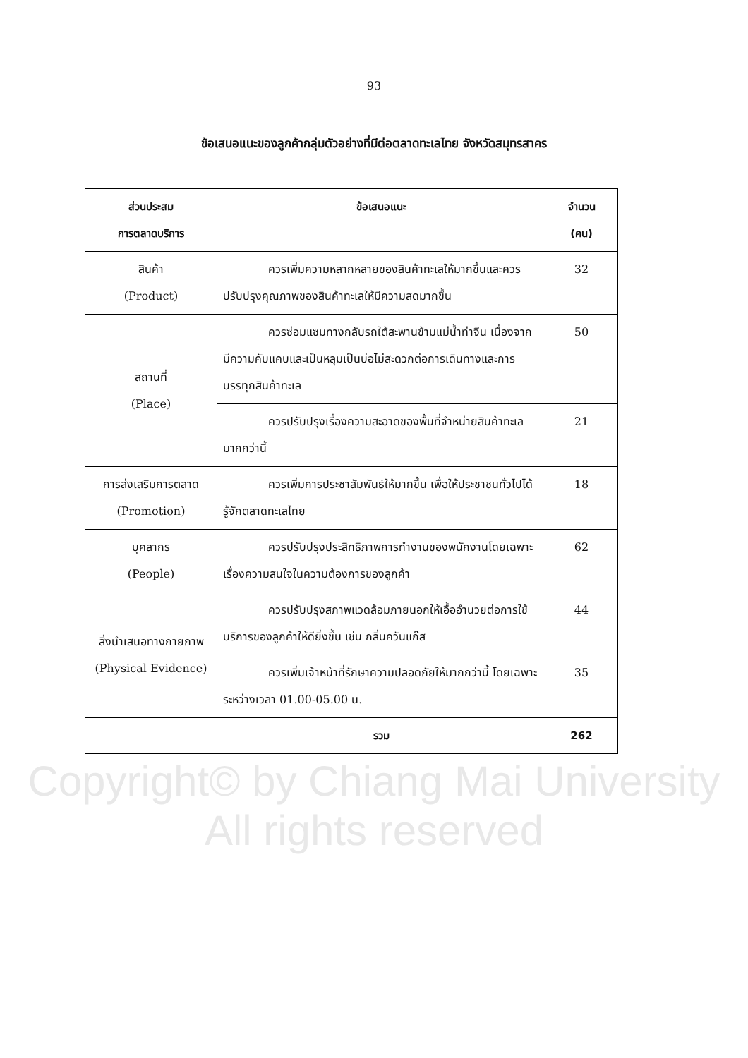93
ข้อเสนอแนะของลูกค้ากลุ่มตัวอย่างที่มีต่อตลาดทะเลไทย จังหวัดสมุทรสาคร
| ส่วนประสม การตลาดบริการ | ข้อเสนอแนะ | จำนวน (คน) |
| --- | --- | --- |
| สินค้า (Product) | ควรเพิ่มความหลากหลายของสินค้าทะเลให้มากขึ้นและควรปรับปรุงคุณภาพของสินค้าทะเลให้มีความสดมากขึ้น | 32 |
| สถานที่ (Place) | ควรซ่อมแซมทางกลับรถใต้สะพานข้ามแม่น้ำท่าจีน เนื่องจากมีความคับแคบและเป็นหลุมเป็นบ่อไม่สะดวกต่อการเดินทางและการบรรทุกสินค้าทะเล | 50 |
| | ควรปรับปรุงเรื่องความสะอาดของพื้นที่จำหน่ายสินค้าทะเลมากกว่านี้ | 21 |
| การส่งเสริมการตลาด (Promotion) | ควรเพิ่มการประชาสัมพันธ์ให้มากขึ้น เพื่อให้ประชาชนทั่วไปได้รู้จักตลาดทะเลไทย | 18 |
| บุคลากร (People) | ควรปรับปรุงประสิทธิภาพการทำงานของพนักงานโดยเฉพาะเรื่องความสนใจในความต้องการของลูกค้า | 62 |
| สิ่งนำเสนอทางกายภาพ (Physical Evidence) | ควรปรับปรุงสภาพแวดล้อมภายนอกให้เอื้ออำนวยต่อการใช้บริการของลูกค้าให้ดียิ่งขึ้น เช่น กลิ่นควันแก๊ส | 44 |
| | ควรเพิ่มเจ้าหน้าที่รักษาความปลอดภัยให้มากกว่านี้ โดยเฉพาะระหว่างเวลา 01.00-05.00 น. | 35 |
| | รวม | 262 |
Copyright© by Chiang Mai University
All rights reserved